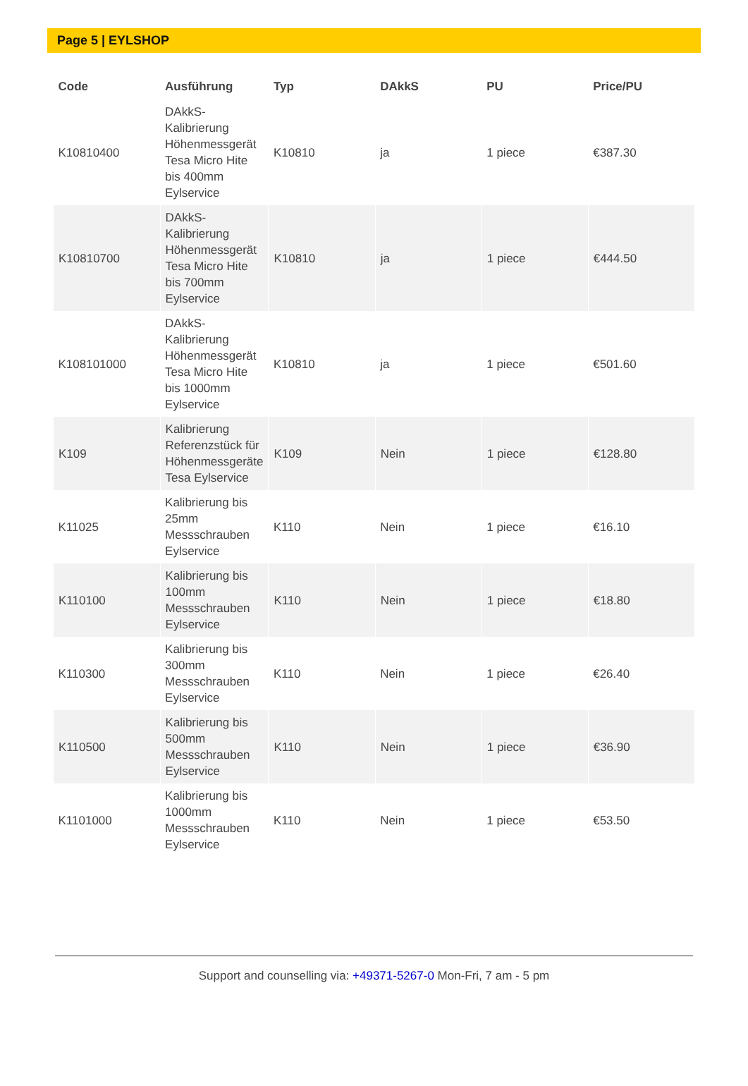Page 5 | EYLSHOP
| Code | Ausführung | Typ | DAkkS | PU | Price/PU |
| --- | --- | --- | --- | --- | --- |
| K10810400 | DAkkS-Kalibrierung Höhenmessgerät Tesa Micro Hite bis 400mm Eylservice | K10810 | ja | 1 piece | €387.30 |
| K10810700 | DAkkS-Kalibrierung Höhenmessgerät Tesa Micro Hite bis 700mm Eylservice | K10810 | ja | 1 piece | €444.50 |
| K108101000 | DAkkS-Kalibrierung Höhenmessgerät Tesa Micro Hite bis 1000mm Eylservice | K10810 | ja | 1 piece | €501.60 |
| K109 | Kalibrierung Referenzstück für Höhenmessgeräte Tesa Eylservice | K109 | Nein | 1 piece | €128.80 |
| K11025 | Kalibrierung bis 25mm Messschrauben Eylservice | K110 | Nein | 1 piece | €16.10 |
| K110100 | Kalibrierung bis 100mm Messschrauben Eylservice | K110 | Nein | 1 piece | €18.80 |
| K110300 | Kalibrierung bis 300mm Messschrauben Eylservice | K110 | Nein | 1 piece | €26.40 |
| K110500 | Kalibrierung bis 500mm Messschrauben Eylservice | K110 | Nein | 1 piece | €36.90 |
| K1101000 | Kalibrierung bis 1000mm Messschrauben Eylservice | K110 | Nein | 1 piece | €53.50 |
Support and counselling via: +49371-5267-0 Mon-Fri, 7 am - 5 pm